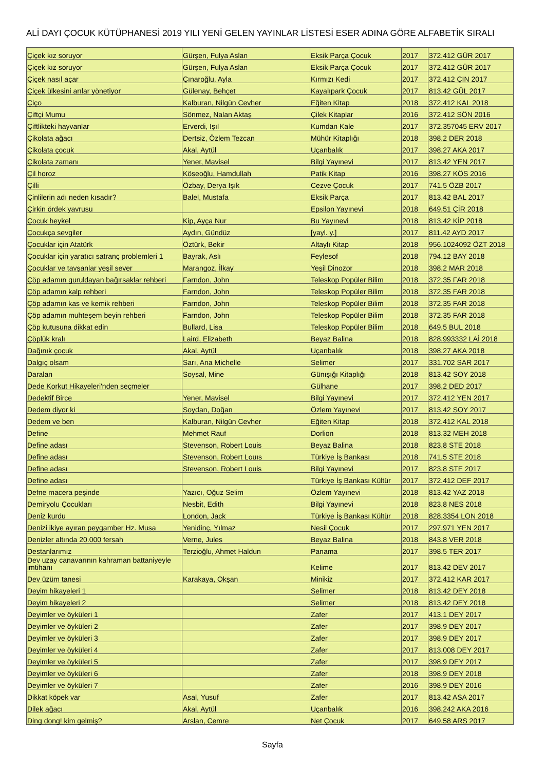ALİ DAYI ÇOCUK KÜTÜPHANESİ 2019 YILI YENİ GELEN YAYINLAR LİSTESİ ESER ADINA GÖRE ALFABETİK SIRALI
| Çiçek kız soruyor | Gürşen, Fulya Aslan | Eksik Parça Çocuk | 2017 | 372.412 GÜR 2017 |
| Çiçek kız soruyor | Gürşen, Fulya Aslan | Eksik Parça Çocuk | 2017 | 372.412 GÜR 2017 |
| Çiçek nasıl açar | Çınaroğlu, Ayla | Kırmızı Kedi | 2017 | 372.412 ÇIN 2017 |
| Çiçek ülkesini arılar yönetiyor | Gülenay, Behçet | Kayalıpark Çocuk | 2017 | 813.42 GÜL 2017 |
| Çiço | Kalburan, Nilgün Cevher | Eğiten Kitap | 2018 | 372.412 KAL 2018 |
| Çiftçi Mumu | Sönmez, Nalan Aktaş | Çilek Kitaplar | 2016 | 372.412 SÖN 2016 |
| Çiftlikteki hayvanlar | Erverdi, Işıl | Kumdan Kale | 2017 | 372.357045 ERV 2017 |
| Çikolata ağacı | Dertsiz, Özlem Tezcan | Mühür Kitaplığı | 2018 | 398.2 DER 2018 |
| Çikolata çocuk | Akal, Aytül | Uçanbalık | 2017 | 398.27 AKA 2017 |
| Çikolata zamanı | Yener, Mavisel | Bilgi Yayınevi | 2017 | 813.42 YEN 2017 |
| Çil horoz | Köseoğlu, Hamdullah | Patik Kitap | 2016 | 398.27 KÖS 2016 |
| Çilli | Özbay, Derya Işık | Cezve Çocuk | 2017 | 741.5 ÖZB 2017 |
| Çinlilerin adı neden kısadır? | Balel, Mustafa | Eksik Parça | 2017 | 813.42 BAL 2017 |
| Çirkin ördek yavrusu | | Epsilon Yayınevi | 2018 | 649.51 ÇİR 2018 |
| Çocuk heykel | Kip, Ayça Nur | Bu Yayınevi | 2018 | 813.42 KİP 2018 |
| Çocukça sevgiler | Aydın, Gündüz | [yayl. y.] | 2017 | 811.42 AYD 2017 |
| Çocuklar için Atatürk | Öztürk, Bekir | Altaylı Kitap | 2018 | 956.1024092 ÖZT 2018 |
| Çocuklar için yaratıcı satranç problemleri 1 | Bayrak, Aslı | Feylesof | 2018 | 794.12 BAY 2018 |
| Çocuklar ve tavşanlar yeşil sever | Marangoz, İlkay | Yeşil Dinozor | 2018 | 398.2 MAR 2018 |
| Çöp adamın guruldayan bağırsaklar rehberi | Farndon, John | Teleskop Popüler Bilim | 2018 | 372.35 FAR 2018 |
| Çöp adamın kalp rehberi | Farndon, John | Teleskop Popüler Bilim | 2018 | 372.35 FAR 2018 |
| Çöp adamın kas ve kemik rehberi | Farndon, John | Teleskop Popüler Bilim | 2018 | 372.35 FAR 2018 |
| Çöp adamın muhteşem beyin rehberi | Farndon, John | Teleskop Popüler Bilim | 2018 | 372.35 FAR 2018 |
| Çöp kutusuna dikkat edin | Bullard, Lisa | Teleskop Popüler Bilim | 2018 | 649.5 BUL 2018 |
| Çöplük kralı | Laird, Elizabeth | Beyaz Balina | 2018 | 828.993332 LAİ 2018 |
| Dağınık çocuk | Akal, Aytül | Uçanbalık | 2018 | 398.27 AKA 2018 |
| Dalgıç olsam | Sarı, Ana Michelle | Selimer | 2017 | 331.702 SAR 2017 |
| Daralan | Soysal, Mine | Günışığı Kitaplığı | 2018 | 813.42 SOY 2018 |
| Dede Korkut Hikayeleri'nden seçmeler | | Gülhane | 2017 | 398.2 DED 2017 |
| Dedektif Birce | Yener, Mavisel | Bilgi Yayınevi | 2017 | 372.412 YEN 2017 |
| Dedem diyor ki | Soydan, Doğan | Özlem Yayınevi | 2017 | 813.42 SOY 2017 |
| Dedem ve ben | Kalburan, Nilgün Cevher | Eğiten Kitap | 2018 | 372.412 KAL 2018 |
| Define | Mehmet Rauf | Dorlion | 2018 | 813.32 MEH 2018 |
| Define adası | Stevenson, Robert Louis | Beyaz Balina | 2018 | 823.8 STE 2018 |
| Define adası | Stevenson, Robert Louıs | Türkiye İş Bankası | 2018 | 741.5 STE 2018 |
| Define adası | Stevenson, Robert Louis | Bilgi Yayınevi | 2017 | 823.8 STE 2017 |
| Define adası | | Türkiye İş Bankası Kültür | 2017 | 372.412 DEF 2017 |
| Defne macera peşinde | Yazıcı, Oğuz Selim | Özlem Yayınevi | 2018 | 813.42 YAZ 2018 |
| Demiryolu Çocukları | Nesbit, Edith | Bilgi Yayınevi | 2018 | 823.8 NES 2018 |
| Deniz kurdu | London, Jack | Türkiye İş Bankası Kültür | 2018 | 828.3354 LON 2018 |
| Denizi ikiye ayıran peygamber Hz. Musa | Yenidinç, Yılmaz | Nesil Çocuk | 2017 | 297.971 YEN 2017 |
| Denizler altında 20.000 fersah | Verne, Jules | Beyaz Balina | 2018 | 843.8 VER 2018 |
| Destanlarımız | Terzioğlu, Ahmet Haldun | Panama | 2017 | 398.5 TER 2017 |
| Dev uzay canavarının kahraman battaniyeyle imtihanı | | Kelime | 2017 | 813.42 DEV 2017 |
| Dev üzüm tanesi | Karakaya, Okşan | Minikiz | 2017 | 372.412 KAR 2017 |
| Deyim hikayeleri 1 | | Selimer | 2018 | 813.42 DEY 2018 |
| Deyim hikayeleri 2 | | Selimer | 2018 | 813.42 DEY 2018 |
| Deyimler ve öyküleri 1 | | Zafer | 2017 | 413.1 DEY 2017 |
| Deyimler ve öyküleri 2 | | Zafer | 2017 | 398.9 DEY 2017 |
| Deyimler ve öyküleri 3 | | Zafer | 2017 | 398.9 DEY 2017 |
| Deyimler ve öyküleri 4 | | Zafer | 2017 | 813.008 DEY 2017 |
| Deyimler ve öyküleri 5 | | Zafer | 2017 | 398.9 DEY 2017 |
| Deyimler ve öyküleri 6 | | Zafer | 2018 | 398.9 DEY 2018 |
| Deyimler ve öyküleri 7 | | Zafer | 2016 | 398.9 DEY 2016 |
| Dikkat köpek var | Asal, Yusuf | Zafer | 2017 | 813.42 ASA 2017 |
| Dilek ağacı | Akal, Aytül | Uçanbalık | 2016 | 398.242 AKA 2016 |
| Ding dong! kim gelmiş? | Arslan, Cemre | Net Çocuk | 2017 | 649.58 ARS 2017 |
Sayfa